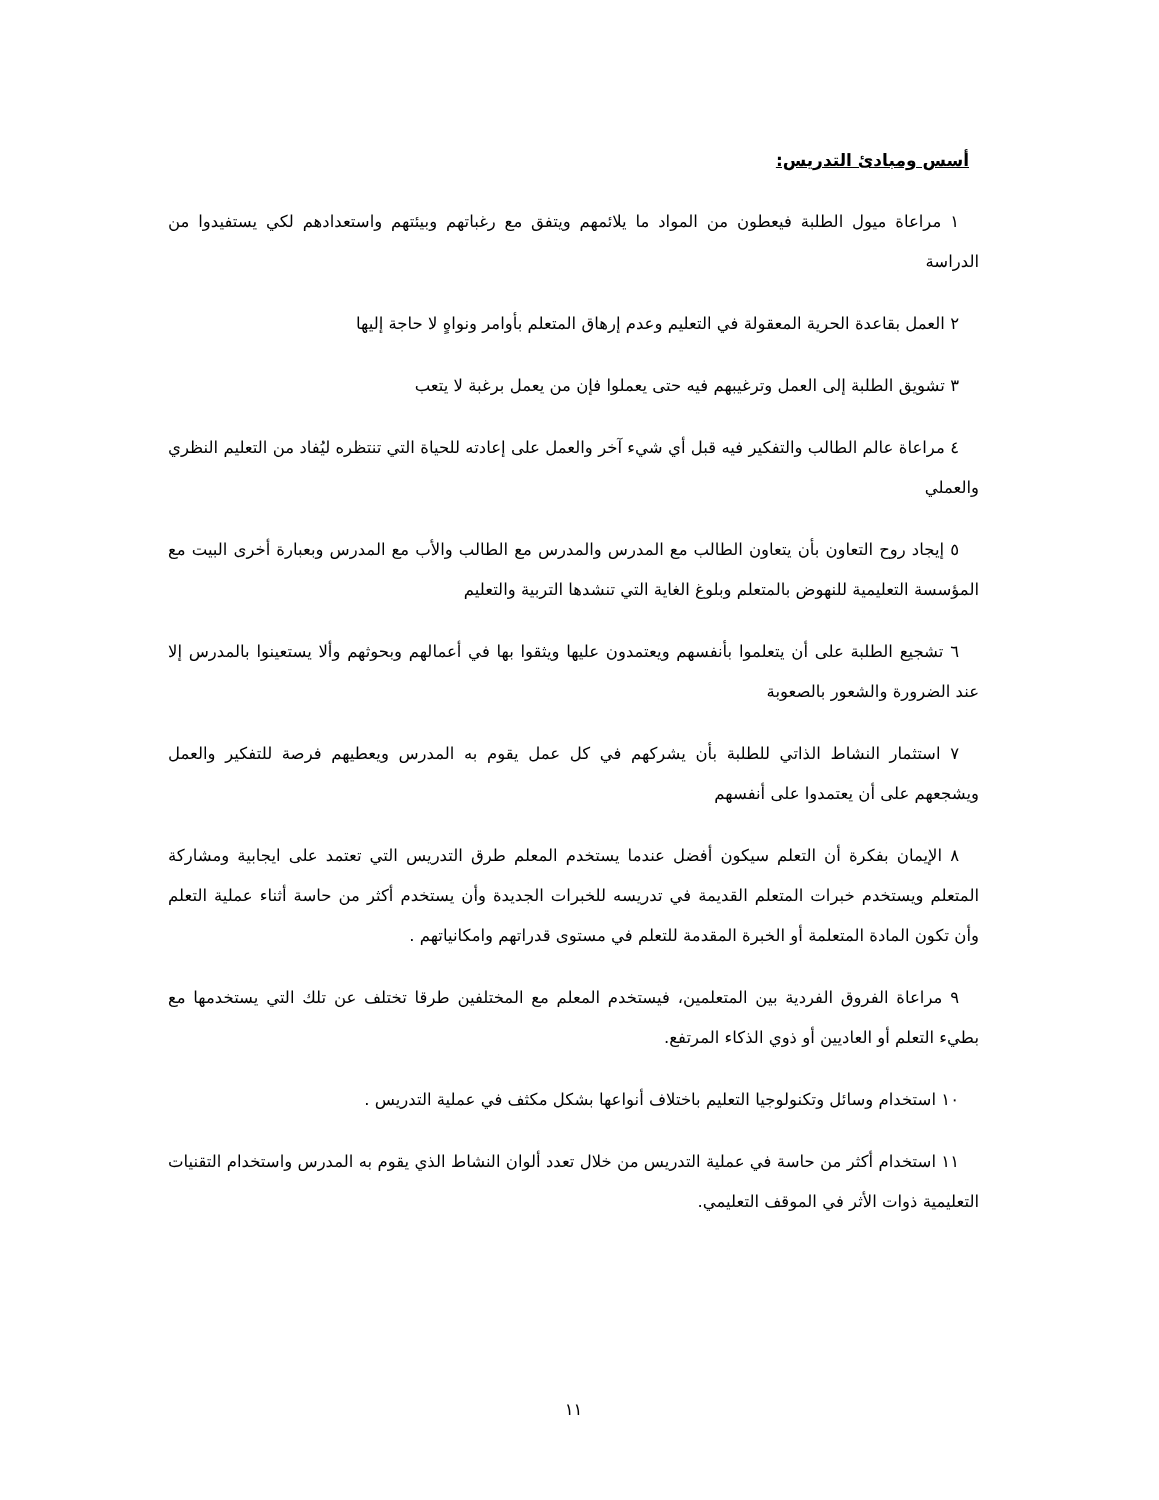أسس ومبادئ التدريس:
١ مراعاة ميول الطلبة فيعطون من المواد ما يلائمهم ويتفق مع رغباتهم وبيئتهم واستعدادهم لكي يستفيدوا من الدراسة
٢ العمل بقاعدة الحرية المعقولة في التعليم وعدم إرهاق المتعلم بأوامر ونواهٍ لا حاجة إليها
٣ تشويق الطلبة إلى العمل وترغيبهم فيه حتى يعملوا فإن من يعمل برغبة لا يتعب
٤ مراعاة عالم الطالب والتفكير فيه قبل أي شيء آخر والعمل على إعادته للحياة التي تنتظره ليُفاد من التعليم النظري والعملي
٥ إيجاد روح التعاون بأن يتعاون الطالب مع المدرس والمدرس مع الطالب والأب مع المدرس وبعبارة أخرى البيت مع المؤسسة التعليمية للنهوض بالمتعلم وبلوغ الغاية التي تنشدها التربية والتعليم
٦ تشجيع الطلبة على أن يتعلموا بأنفسهم ويعتمدون عليها ويثقوا بها في أعمالهم وبحوثهم وألا يستعينوا بالمدرس إلا عند الضرورة والشعور بالصعوبة
٧ استثمار النشاط الذاتي للطلبة بأن يشركهم في كل عمل يقوم به المدرس ويعطيهم فرصة للتفكير والعمل ويشجعهم على أن يعتمدوا على أنفسهم
٨ الإيمان بفكرة أن التعلم سيكون أفضل عندما يستخدم المعلم طرق التدريس التي تعتمد على ايجابية ومشاركة المتعلم ويستخدم خبرات المتعلم القديمة في تدريسه للخبرات الجديدة وأن يستخدم أكثر من حاسة أثناء عملية التعلم وأن تكون المادة المتعلمة أو الخبرة المقدمة للتعلم في مستوى قدراتهم وامكانياتهم .
٩ مراعاة الفروق الفردية بين المتعلمين، فيستخدم المعلم مع المختلفين طرقا تختلف عن تلك التي يستخدمها مع بطيء التعلم أو العاديين أو ذوي الذكاء المرتفع.
١٠ استخدام وسائل وتكنولوجيا التعليم باختلاف أنواعها بشكل مكثف في عملية التدريس .
١١ استخدام أكثر من حاسة في عملية التدريس من خلال تعدد ألوان النشاط الذي يقوم به المدرس واستخدام التقنيات التعليمية ذوات الأثر في الموقف التعليمي.
١١